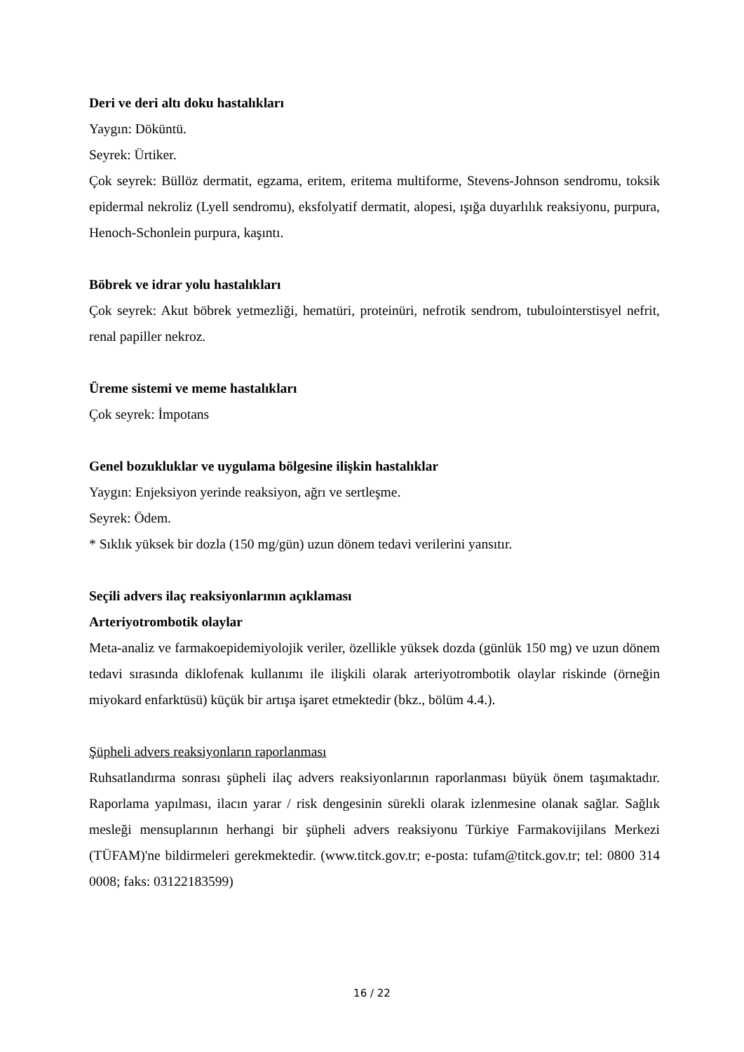Deri ve deri altı doku hastalıkları
Yaygın: Döküntü.
Seyrek: Ürtiker.
Çok seyrek: Büllöz dermatit, egzama, eritem, eritema multiforme, Stevens-Johnson sendromu, toksik epidermal nekroliz (Lyell sendromu), eksfolyatif dermatit, alopesi, ışığa duyarlılık reaksiyonu, purpura, Henoch-Schonlein purpura, kaşıntı.
Böbrek ve idrar yolu hastalıkları
Çok seyrek: Akut böbrek yetmezliği, hematüri, proteinüri, nefrotik sendrom, tubulointerstisyel nefrit, renal papiller nekroz.
Üreme sistemi ve meme hastalıkları
Çok seyrek: İmpotans
Genel bozukluklar ve uygulama bölgesine ilişkin hastalıklar
Yaygın: Enjeksiyon yerinde reaksiyon, ağrı ve sertleşme.
Seyrek: Ödem.
* Sıklık yüksek bir dozla (150 mg/gün) uzun dönem tedavi verilerini yansıtır.
Seçili advers ilaç reaksiyonlarının açıklaması
Arteriyotrombotik olaylar
Meta-analiz ve farmakoepidemiyolojik veriler, özellikle yüksek dozda (günlük 150 mg) ve uzun dönem tedavi sırasında diklofenak kullanımı ile ilişkili olarak arteriyotrombotik olaylar riskinde (örneğin miyokard enfarktüsü) küçük bir artışa işaret etmektedir (bkz., bölüm 4.4.).
Şüpheli advers reaksiyonların raporlanması
Ruhsatlandırma sonrası şüpheli ilaç advers reaksiyonlarının raporlanması büyük önem taşımaktadır. Raporlama yapılması, ilacın yarar / risk dengesinin sürekli olarak izlenmesine olanak sağlar. Sağlık mesleği mensuplarının herhangi bir şüpheli advers reaksiyonu Türkiye Farmakovijilans Merkezi (TÜFAM)'ne bildirmeleri gerekmektedir. (www.titck.gov.tr; e-posta: tufam@titck.gov.tr; tel: 0800 314 0008; faks: 03122183599)
16 / 22